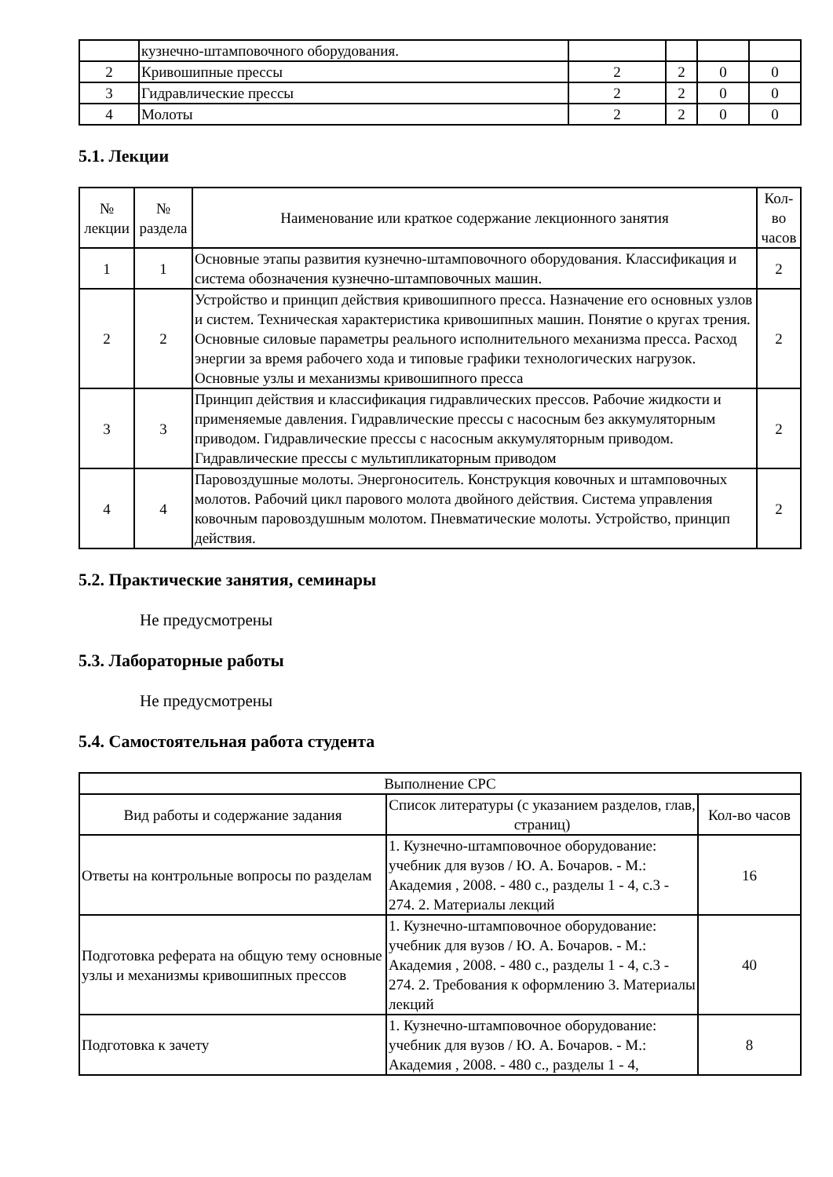| | кузнечно-штамповочного оборудования. | | | | |
| 2 | Кривошипные прессы | 2 | 2 | 0 | 0 |
| 3 | Гидравлические прессы | 2 | 2 | 0 | 0 |
| 4 | Молоты | 2 | 2 | 0 | 0 |
5.1. Лекции
| № лекции | № раздела | Наименование или краткое содержание лекционного занятия | Кол-во часов |
| --- | --- | --- | --- |
| 1 | 1 | Основные этапы развития кузнечно-штамповочного оборудования. Классификация и система обозначения кузнечно-штамповочных машин. | 2 |
| 2 | 2 | Устройство и принцип действия кривошипного пресса. Назначение его основных узлов и систем. Техническая характеристика кривошипных машин. Понятие о кругах трения. Основные силовые параметры реального исполнительного механизма пресса. Расход энергии за время рабочего хода и типовые графики технологических нагрузок. Основные узлы и механизмы кривошипного пресса | 2 |
| 3 | 3 | Принцип действия и классификация гидравлических прессов. Рабочие жидкости и применяемые давления. Гидравлические прессы с насосным без аккумуляторным приводом. Гидравлические прессы с насосным аккумуляторным приводом. Гидравлические прессы с мультипликаторным приводом | 2 |
| 4 | 4 | Паровоздушные молоты. Энергоноситель. Конструкция ковочных и штамповочных молотов. Рабочий цикл парового молота двойного действия. Система управления ковочным паровоздушным молотом. Пневматические молоты. Устройство, принцип действия. | 2 |
5.2. Практические занятия, семинары
Не предусмотрены
5.3. Лабораторные работы
Не предусмотрены
5.4. Самостоятельная работа студента
| Выполнение СРС | | |
| --- | --- | --- |
| Вид работы и содержание задания | Список литературы (с указанием разделов, глав, страниц) | Кол-во часов |
| Ответы на контрольные вопросы по разделам | 1. Кузнечно-штамповочное оборудование: учебник для вузов / Ю. А. Бочаров. - М.: Академия , 2008. - 480 с., разделы 1 - 4, с.3 - 274. 2. Материалы лекций | 16 |
| Подготовка реферата на общую тему основные узлы и механизмы кривошипных прессов | 1. Кузнечно-штамповочное оборудование: учебник для вузов / Ю. А. Бочаров. - М.: Академия , 2008. - 480 с., разделы 1 - 4, с.3 - 274. 2. Требования к оформлению 3. Материалы лекций | 40 |
| Подготовка к зачету | 1. Кузнечно-штамповочное оборудование: учебник для вузов / Ю. А. Бочаров. - М.: Академия , 2008. - 480 с., разделы 1 - 4, | 8 |